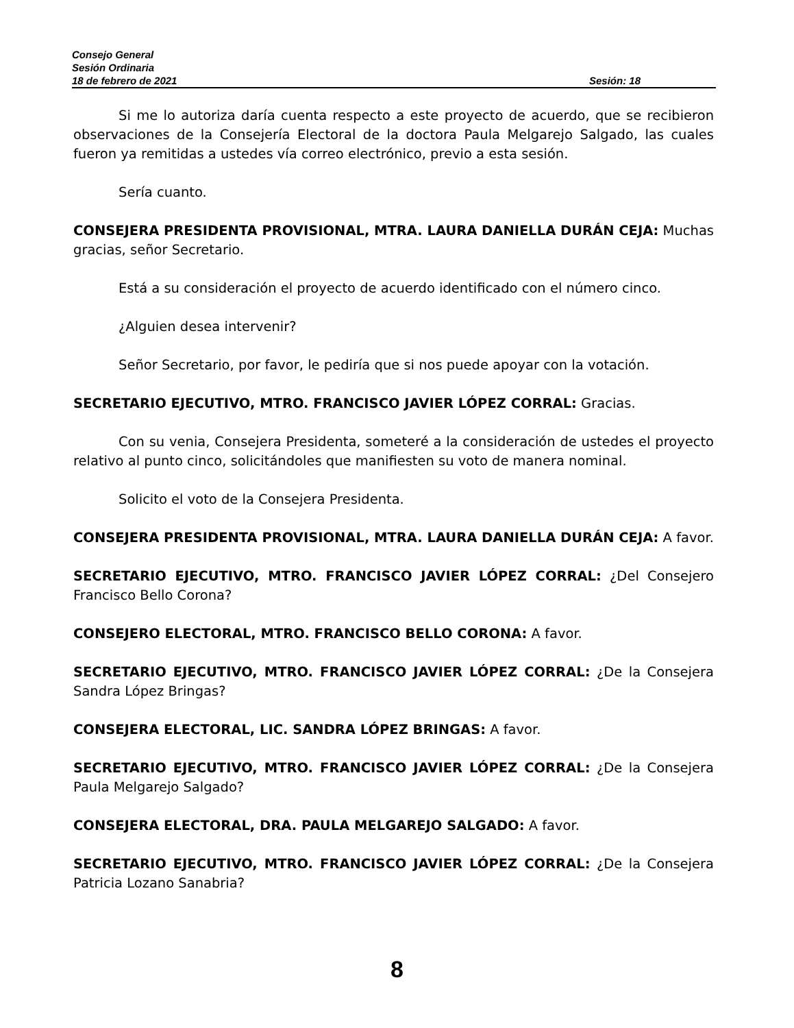Consejo General
Sesión Ordinaria
18 de febrero de 2021 Sesión: 18
Si me lo autoriza daría cuenta respecto a este proyecto de acuerdo, que se recibieron observaciones de la Consejería Electoral de la doctora Paula Melgarejo Salgado, las cuales fueron ya remitidas a ustedes vía correo electrónico, previo a esta sesión.
Sería cuanto.
CONSEJERA PRESIDENTA PROVISIONAL, MTRA. LAURA DANIELLA DURÁN CEJA: Muchas gracias, señor Secretario.
Está a su consideración el proyecto de acuerdo identificado con el número cinco.
¿Alguien desea intervenir?
Señor Secretario, por favor, le pediría que si nos puede apoyar con la votación.
SECRETARIO EJECUTIVO, MTRO. FRANCISCO JAVIER LÓPEZ CORRAL: Gracias.
Con su venia, Consejera Presidenta, someteré a la consideración de ustedes el proyecto relativo al punto cinco, solicitándoles que manifiesten su voto de manera nominal.
Solicito el voto de la Consejera Presidenta.
CONSEJERA PRESIDENTA PROVISIONAL, MTRA. LAURA DANIELLA DURÁN CEJA: A favor.
SECRETARIO EJECUTIVO, MTRO. FRANCISCO JAVIER LÓPEZ CORRAL: ¿Del Consejero Francisco Bello Corona?
CONSEJERO ELECTORAL, MTRO. FRANCISCO BELLO CORONA: A favor.
SECRETARIO EJECUTIVO, MTRO. FRANCISCO JAVIER LÓPEZ CORRAL: ¿De la Consejera Sandra López Bringas?
CONSEJERA ELECTORAL, LIC. SANDRA LÓPEZ BRINGAS: A favor.
SECRETARIO EJECUTIVO, MTRO. FRANCISCO JAVIER LÓPEZ CORRAL: ¿De la Consejera Paula Melgarejo Salgado?
CONSEJERA ELECTORAL, DRA. PAULA MELGAREJO SALGADO: A favor.
SECRETARIO EJECUTIVO, MTRO. FRANCISCO JAVIER LÓPEZ CORRAL: ¿De la Consejera Patricia Lozano Sanabria?
8